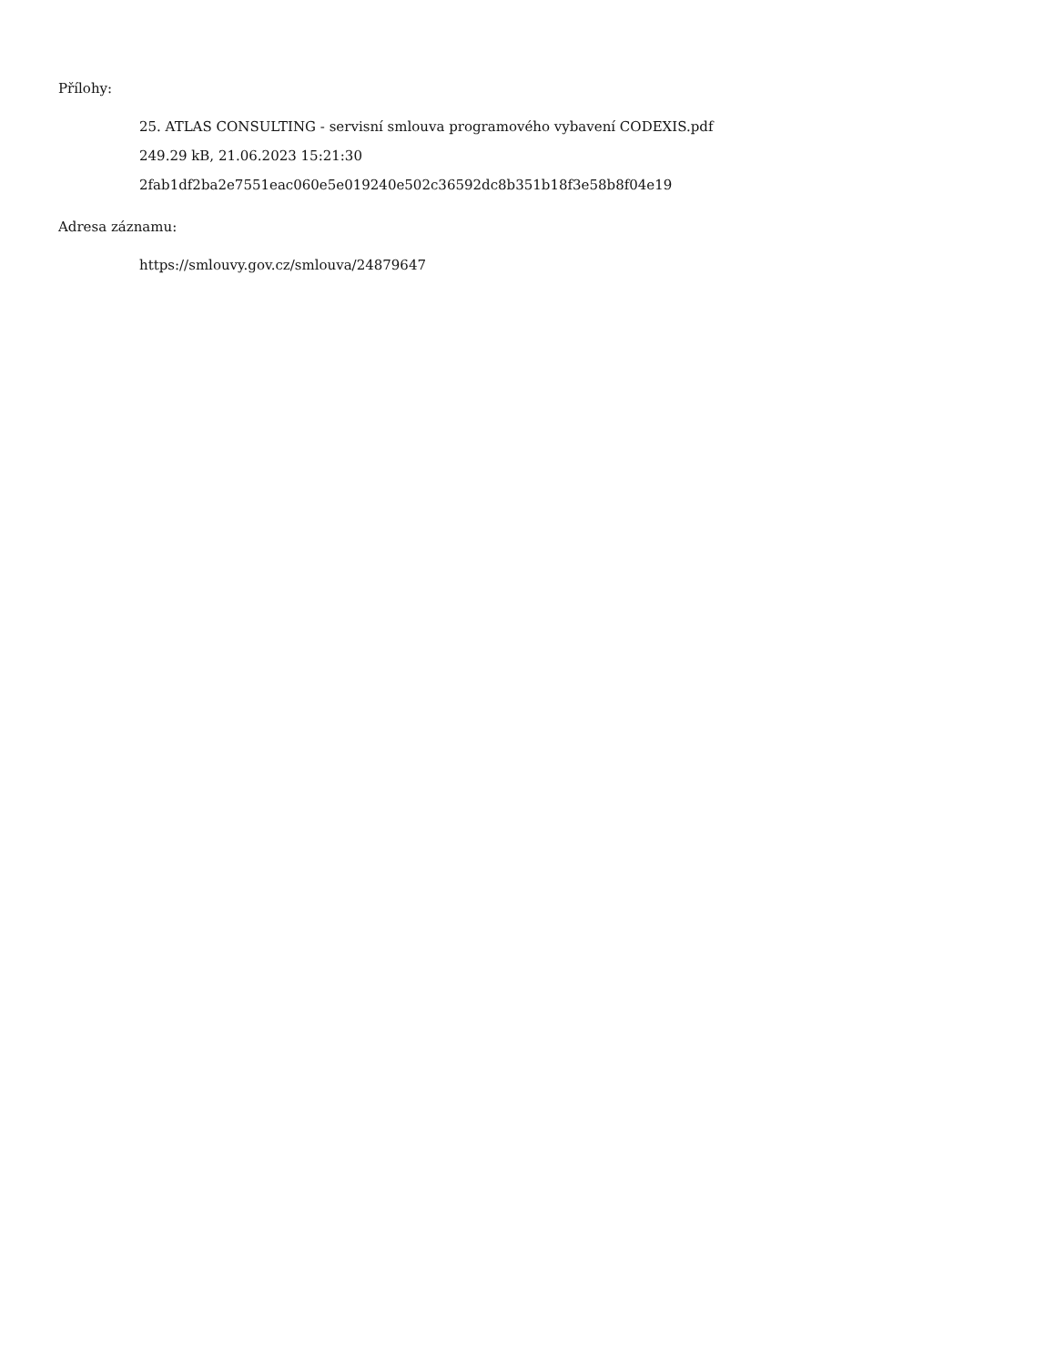Přílohy:
25. ATLAS CONSULTING - servisní smlouva programového vybavení CODEXIS.pdf
249.29 kB, 21.06.2023 15:21:30
2fab1df2ba2e7551eac060e5e019240e502c36592dc8b351b18f3e58b8f04e19
Adresa záznamu:
https://smlouvy.gov.cz/smlouva/24879647